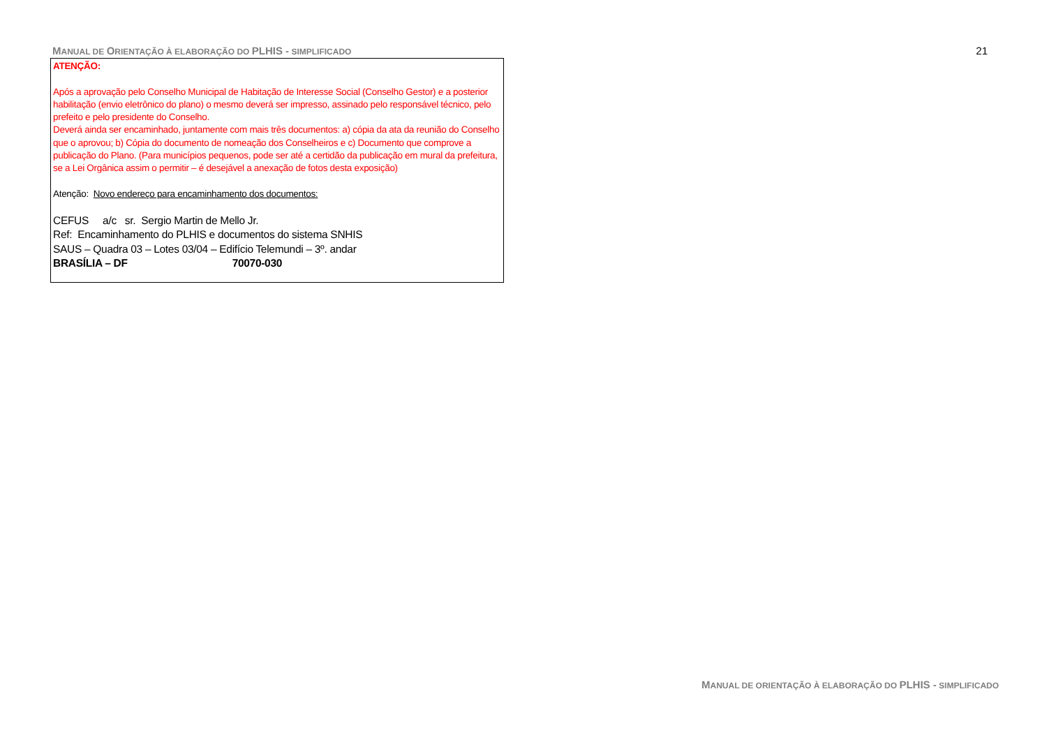MANUAL DE ORIENTAÇÃO À ELABORAÇÃO DO PLHIS - SIMPLIFICADO
21
ATENÇÃO:
Após a aprovação pelo Conselho Municipal de Habitação de Interesse Social (Conselho Gestor) e a posterior habilitação (envio eletrônico do plano) o mesmo deverá ser impresso, assinado pelo responsável técnico, pelo prefeito e pelo presidente do Conselho.
Deverá ainda ser encaminhado, juntamente com mais três documentos: a) cópia da ata da reunião do Conselho que o aprovou; b) Cópia do documento de nomeação dos Conselheiros e c) Documento que comprove a publicação do Plano. (Para municípios pequenos, pode ser até a certidão da publicação em mural da prefeitura, se a Lei Orgânica assim o permitir – é desejável a anexação de fotos desta exposição)
Atenção: Novo endereço para encaminhamento dos documentos:
CEFUS a/c sr. Sergio Martin de Mello Jr.
Ref: Encaminhamento do PLHIS e documentos do sistema SNHIS
SAUS – Quadra 03 – Lotes 03/04 – Edifício Telemundi – 3º. andar
BRASÍLIA – DF 70070-030
MANUAL DE ORIENTAÇÃO À ELABORAÇÃO DO PLHIS - SIMPLIFICADO